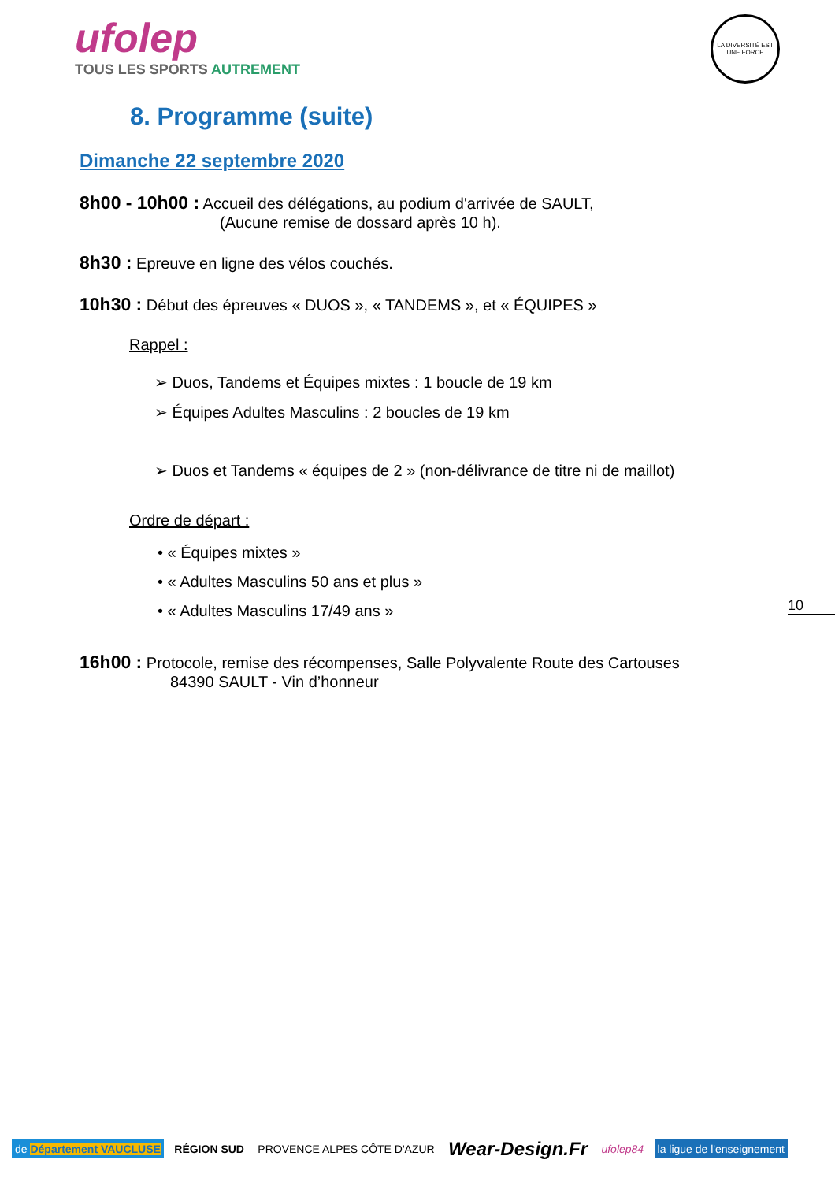ufolep
TOUS LES SPORTS AUTREMENT
LA DIVERSITÉ EST UNE FORCE
8. Programme (suite)
Dimanche 22 septembre 2020
8h00 - 10h00 : Accueil des délégations, au podium d'arrivée de SAULT,
(Aucune remise de dossard après 10 h).
8h30 : Epreuve en ligne des vélos couchés.
10h30 : Début des épreuves « DUOS », « TANDEMS », et « ÉQUIPES »
Rappel :
➢ Duos, Tandems et Équipes mixtes : 1 boucle de 19 km
➢ Équipes Adultes Masculins : 2 boucles de 19 km
➢ Duos et Tandems « équipes de 2 » (non-délivrance de titre ni de maillot)
Ordre de départ :
• « Équipes mixtes »
• « Adultes Masculins 50 ans et plus »
• « Adultes Masculins 17/49 ans »
10
16h00 : Protocole, remise des récompenses, Salle Polyvalente Route des Cartouses
84390 SAULT - Vin d’honneur
de Département VAUCLUSE RÉGION SUD PROVENCE ALPES CÔTE D'AZUR
Wear-Design.Fr
ufolep84 la ligue de l'enseignement